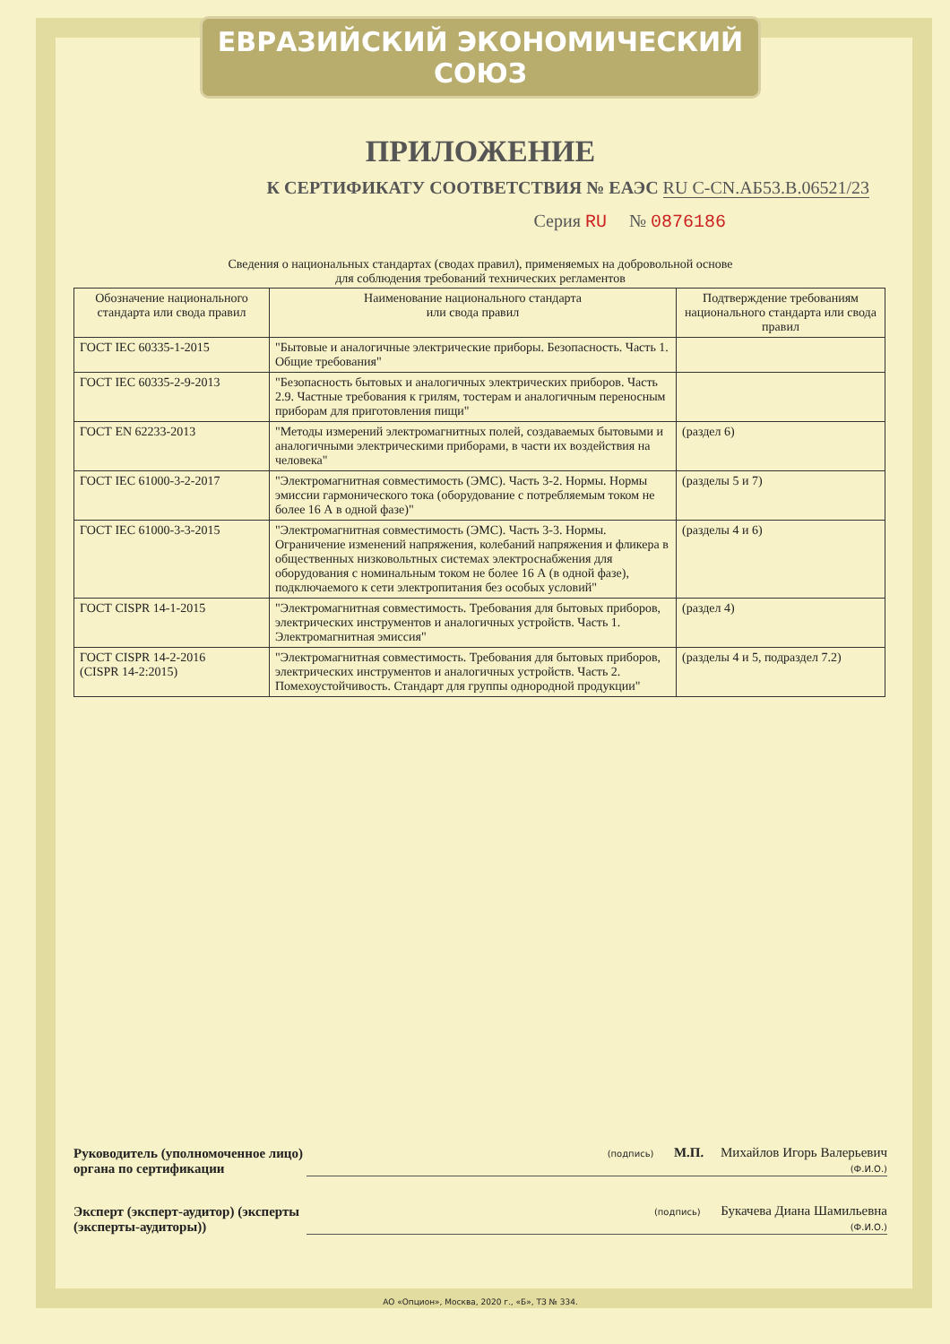ЕВРАЗИЙСКИЙ ЭКОНОМИЧЕСКИЙ СОЮЗ
ПРИЛОЖЕНИЕ
К СЕРТИФИКАТУ СООТВЕТСТВИЯ № ЕАЭС RU C-CN.АБ53.В.06521/23
Серия RU № 0876186
Сведения о национальных стандартах (сводах правил), применяемых на добровольной основе
для соблюдения требований технических регламентов
| Обозначение национального стандарта или свода правил | Наименование национального стандарта или свода правил | Подтверждение требованиям национального стандарта или свода правил |
| --- | --- | --- |
| ГОСТ IEC 60335-1-2015 | "Бытовые и аналогичные электрические приборы. Безопасность. Часть 1. Общие требования" | |
| ГОСТ IEC 60335-2-9-2013 | "Безопасность бытовых и аналогичных электрических приборов. Часть 2.9. Частные требования к грилям, тостерам и аналогичным переносным приборам для приготовления пищи" | |
| ГОСТ EN 62233-2013 | "Методы измерений электромагнитных полей, создаваемых бытовыми и аналогичными электрическими приборами, в части их воздействия на человека" | (раздел 6) |
| ГОСТ IEC 61000-3-2-2017 | "Электромагнитная совместимость (ЭМС). Часть 3-2. Нормы. Нормы эмиссии гармонического тока (оборудование с потребляемым током не более 16 А в одной фазе)" | (разделы 5 и 7) |
| ГОСТ IEC 61000-3-3-2015 | "Электромагнитная совместимость (ЭМС). Часть 3-3. Нормы. Ограничение изменений напряжения, колебаний напряжения и фликера в общественных низковольтных системах электроснабжения для оборудования с номинальным током не более 16 А (в одной фазе), подключаемого к сети электропитания без особых условий" | (разделы 4 и 6) |
| ГОСТ CISPR 14-1-2015 | "Электромагнитная совместимость. Требования для бытовых приборов, электрических инструментов и аналогичных устройств. Часть 1. Электромагнитная эмиссия" | (раздел 4) |
| ГОСТ CISPR 14-2-2016 (CISPR 14-2:2015) | "Электромагнитная совместимость. Требования для бытовых приборов, электрических инструментов и аналогичных устройств. Часть 2. Помехоустойчивость. Стандарт для группы однородной продукции" | (разделы 4 и 5, подраздел 7.2) |
Руководитель (уполномоченное лицо) органа по сертификации
(подпись) М.П. Михайлов Игорь Валерьевич
(Ф.И.О.)
Эксперт (эксперт-аудитор) (эксперты (эксперты-аудиторы))
(подпись) Букачева Диана Шамильевна
(Ф.И.О.)
АО «Опцион», Москва, 2020 г., «Б», ТЗ № 334.